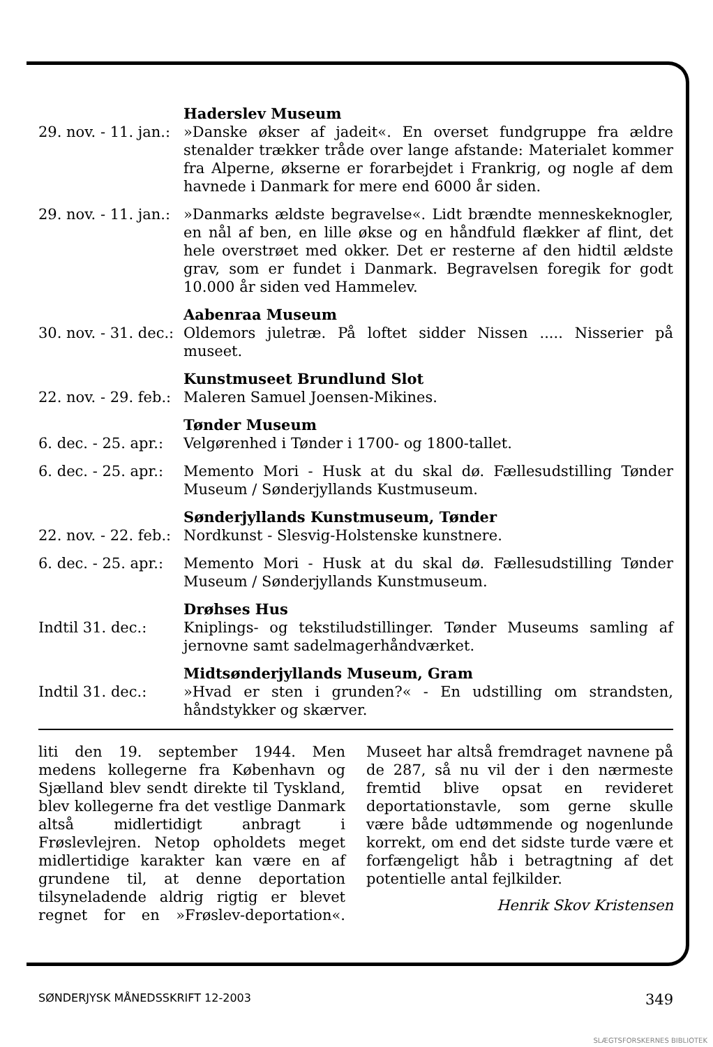| | Haderslev Museum |
| 29. nov. - 11. jan.: | »Danske økser af jadeit«. En overset fundgruppe fra ældre stenalder trækker tråde over lange afstande: Materialet kommer fra Alperne, økserne er forarbejdet i Frankrig, og nogle af dem havnede i Danmark for mere end 6000 år siden. |
| 29. nov. - 11. jan.: | »Danmarks ældste begravelse«. Lidt brændte menneskeknogler, en nål af ben, en lille økse og en håndfuld flækker af flint, det hele overstrøet med okker. Det er resterne af den hidtil ældste grav, som er fundet i Danmark. Begravelsen foregik for godt 10.000 år siden ved Hammelev. |
| | Aabenraa Museum |
| 30. nov. - 31. dec.: | Oldemors juletræ. På loftet sidder Nissen ..... Nisserier på museet. |
| | Kunstmuseet Brundlund Slot |
| 22. nov. - 29. feb.: | Maleren Samuel Joensen-Mikines. |
| | Tønder Museum |
| 6. dec. - 25. apr.: | Velgørenhed i Tønder i 1700- og 1800-tallet. |
| 6. dec. - 25. apr.: | Memento Mori - Husk at du skal dø. Fællesudstilling Tønder Museum / Sønderjyllands Kustmuseum. |
| | Sønderjyllands Kunstmuseum, Tønder |
| 22. nov. - 22. feb.: | Nordkunst - Slesvig-Holstenske kunstnere. |
| 6. dec. - 25. apr.: | Memento Mori - Husk at du skal dø. Fællesudstilling Tønder Museum / Sønderjyllands Kunstmuseum. |
| | Drøhses Hus |
| Indtil 31. dec.: | Kniplings- og tekstiludstillinger. Tønder Museums samling af jernovne samt sadelmagerhåndværket. |
| | Midtsønderjyllands Museum, Gram |
| Indtil 31. dec.: | »Hvad er sten i grunden?« - En udstilling om strandsten, håndstykker og skærver. |
liti den 19. september 1944. Men medens kollegerne fra København og Sjælland blev sendt direkte til Tyskland, blev kollegerne fra det vestlige Danmark altså midlertidigt anbragt i Frøslevlejren. Netop opholdets meget midlertidige karakter kan være en af grundene til, at denne deportation tilsyneladende aldrig rigtig er blevet regnet for en »Frøslev-deportation«. Museet har altså fremdraget navnene på de 287, så nu vil der i den nærmeste fremtid blive opsat en revideret deportationstavle, som gerne skulle være både udtømmende og nogenlunde korrekt, om end det sidste turde være et forfængeligt håb i betragtning af det potentielle antal fejlkilder.
Henrik Skov Kristensen
SØNDERJYSK MÅNEDSSKRIFT 12-2003 349
SLÆGTSFORSKERNES BIBLIOTEK